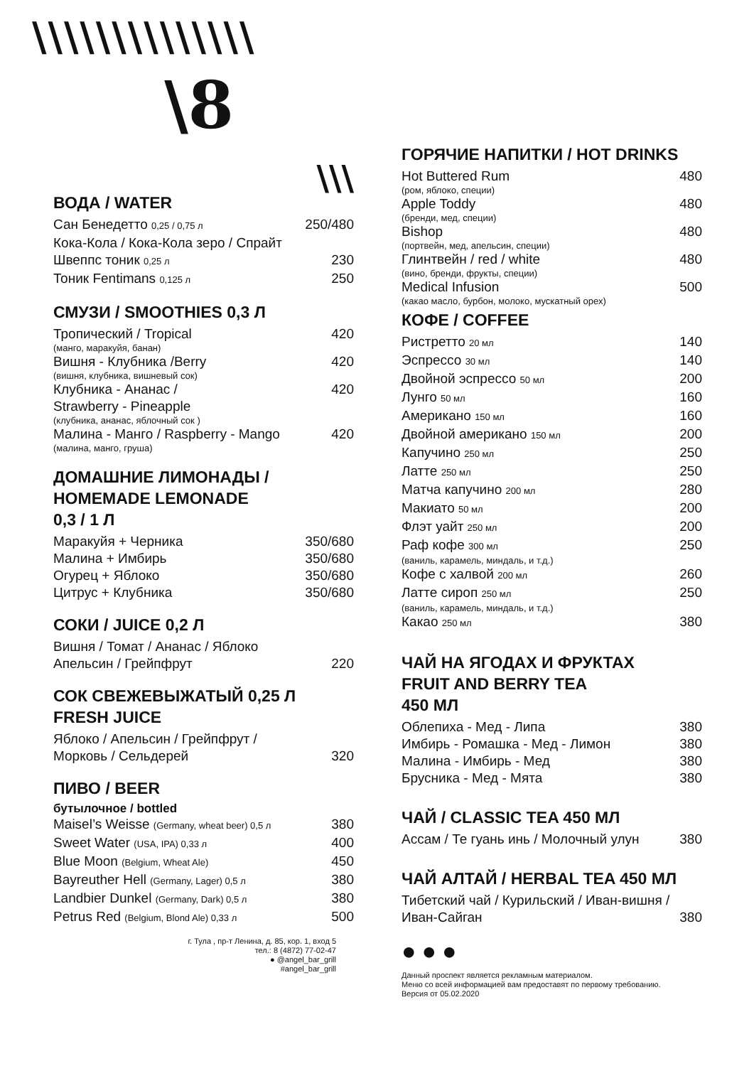\\\\\\\\\\\\\\
\8
\\\
ВОДА / WATER
| Сан Бенедетто 0,25 / 0,75 л | 250/480 |
| Кока-Кола / Кока-Кола зеро / Спрайт | |
| Швеппс тоник 0,25 л | 230 |
| Тоник Fentimans 0,125 л | 250 |
СМУЗИ / SMOOTHIES 0,3 Л
| Тропический / Tropical (манго, маракуйя, банан) | 420 |
| Вишня - Клубника /Berry (вишня, клубника, вишневый сок) | 420 |
| Клубника - Ананас / Strawberry - Pineapple (клубника, ананас, яблочный сок ) | 420 |
| Малина - Манго / Raspberry - Mango (малина, манго, груша) | 420 |
ДОМАШНИЕ ЛИМОНАДЫ /
HOMEMADE LEMONADE
0,3 / 1 Л
| Маракуйя + Черника | 350/680 |
| Малина + Имбирь | 350/680 |
| Огурец + Яблоко | 350/680 |
| Цитрус + Клубника | 350/680 |
СОКИ / JUICE 0,2 Л
| Вишня / Томат / Ананас / Яблоко Апельсин / Грейпфрут | 220 |
СОК СВЕЖЕВЫЖАТЫЙ 0,25 Л
FRESH JUICE
| Яблоко / Апельсин / Грейпфрут / Морковь / Сельдерей | 320 |
ПИВО / BEER
бутылочное / bottled
| Maisel’s Weisse (Germany, wheat beer) 0,5 л | 380 |
| Sweet Water (USA, IPA) 0,33 л | 400 |
| Blue Moon (Belgium, Wheat Ale) | 450 |
| Bayreuther Hell (Germany, Lager) 0,5 л | 380 |
| Landbier Dunkel (Germany, Dark) 0,5 л | 380 |
| Petrus Red (Belgium, Blond Ale) 0,33 л | 500 |
г. Тула , пр-т Ленина, д. 85, кор. 1, вход 5
тел.: 8 (4872) 77-02-47
● @angel_bar_grill
#angel_bar_grill
ГОРЯЧИЕ НАПИТКИ / HOT DRINKS
| Hot Buttered Rum (ром, яблоко, специи) | 480 |
| Apple Toddy (бренди, мед, специи) | 480 |
| Bishop (портвейн, мед, апельсин, специи) | 480 |
| Глинтвейн / red / white (вино, бренди, фрукты, специи) | 480 |
| Medical Infusion (какао масло, бурбон, молоко, мускатный орех) | 500 |
КОФЕ / COFFEE
| Ристретто 20 мл | 140 |
| Эспрессо 30 мл | 140 |
| Двойной эспрессо 50 мл | 200 |
| Лунго 50 мл | 160 |
| Американо 150 мл | 160 |
| Двойной американо 150 мл | 200 |
| Капучино 250 мл | 250 |
| Латте 250 мл | 250 |
| Матча капучино 200 мл | 280 |
| Макиато 50 мл | 200 |
| Флэт уайт 250 мл | 200 |
| Раф кофе 300 мл (ваниль, карамель, миндаль, и т.д.) | 250 |
| Кофе с халвой 200 мл | 260 |
| Латте сироп 250 мл (ваниль, карамель, миндаль, и т.д.) | 250 |
| Какао 250 мл | 380 |
ЧАЙ НА ЯГОДАХ И ФРУКТАХ
FRUIT AND BERRY TEA
450 МЛ
| Облепиха - Мед - Липа | 380 |
| Имбирь - Ромашка - Мед - Лимон | 380 |
| Малина - Имбирь - Мед | 380 |
| Брусника - Мед - Мята | 380 |
ЧАЙ / CLASSIC TEA 450 МЛ
| Ассам / Те гуань инь / Молочный улун | 380 |
ЧАЙ АЛТАЙ / HERBAL TEA 450 МЛ
| Тибетский чай / Курильский / Иван-вишня / Иван-Сайган | 380 |
●●●
Данный проспект является рекламным материалом.
Меню со всей информацией вам предоставят по первому требованию.
Версия от 05.02.2020